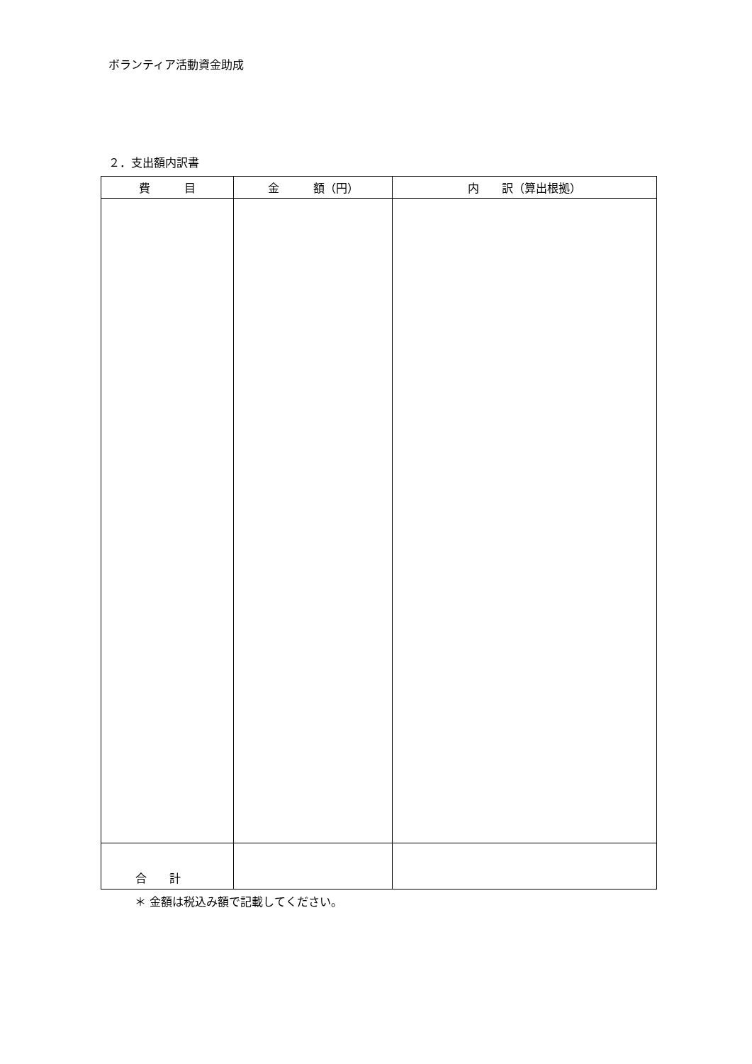ボランティア活動資金助成
２．支出額内訳書
| 費 目 | 金 額（円） | 内 訳（算出根拠） |
| --- | --- | --- |
| 合 計 | | |
＊ 金額は税込み額で記載してください。